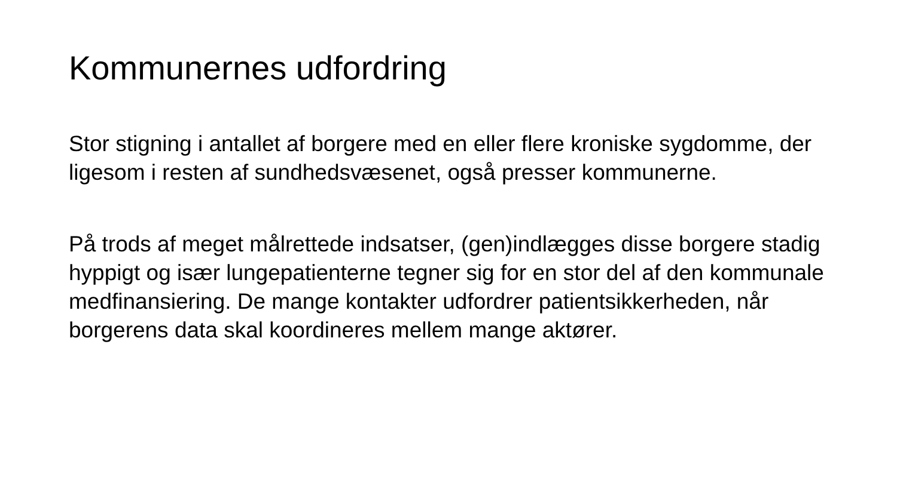Kommunernes udfordring
Stor stigning i antallet af borgere med en eller flere kroniske sygdomme, der ligesom i resten af sundhedsvæsenet, også presser kommunerne.
På trods af meget målrettede indsatser, (gen)indlægges disse borgere stadig hyppigt og især lungepatienterne tegner sig for en stor del af den kommunale medfinansiering. De mange kontakter udfordrer patientsikkerheden, når borgerens data skal koordineres mellem mange aktører.